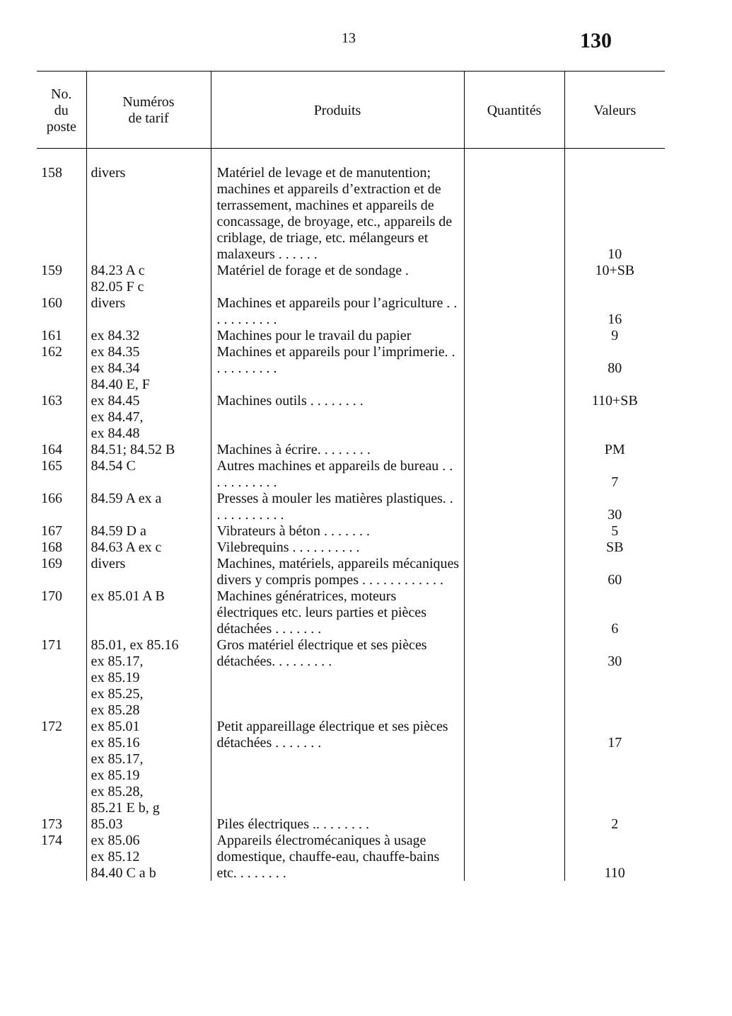13 130
| No. du poste | Numéros de tarif | Produits | Quantités | Valeurs |
| --- | --- | --- | --- | --- |
| 158 | divers | Matériel de levage et de manutention; machines et appareils d’extraction et de terrassement, machines et appareils de concassage, de broyage, etc., appareils de criblage, de triage, etc. mélangeurs et malaxeurs . . . . . . | | 10 |
| 159 | 84.23 A c 82.05 F c | Matériel de forage et de sondage . | | 10+SB |
| 160 | divers | Machines et appareils pour l’agriculture . . . . . . . . . . . | | 16 |
| 161 | ex 84.32 | Machines pour le travail du papier | | 9 |
| 162 | ex 84.35 ex 84.34 84.40 E, F | Machines et appareils pour l’imprimerie. . . . . . . . . . . | | 80 |
| 163 | ex 84.45 ex 84.47, ex 84.48 | Machines outils . . . . . . . . | | 110+SB |
| 164 | 84.51; 84.52 B | Machines à écrire. . . . . . . . | | PM |
| 165 | 84.54 C | Autres machines et appareils de bureau . . . . . . . . . . . | | 7 |
| 166 | 84.59 A ex a | Presses à mouler les matières plastiques. . . . . . . . . . . . | | 30 |
| 167 | 84.59 D a | Vibrateurs à béton . . . . . . . | | 5 |
| 168 | 84.63 A ex c | Vilebrequins . . . . . . . . . . | | SB |
| 169 | divers | Machines, matériels, appareils mécaniques divers y compris pompes . . . . . . . . . . . . | | 60 |
| 170 | ex 85.01 A B | Machines génératrices, moteurs électriques etc. leurs parties et pièces détachées . . . . . . . | | 6 |
| 171 | 85.01, ex 85.16 ex 85.17, ex 85.19 ex 85.25, ex 85.28 | Gros matériel électrique et ses pièces détachées. . . . . . . . . | | 30 |
| 172 | ex 85.01 ex 85.16 ex 85.17, ex 85.19 ex 85.28, 85.21 E b, g | Petit appareillage électrique et ses pièces détachées . . . . . . . | | 17 |
| 173 | 85.03 | Piles électriques .. . . . . . . . | | 2 |
| 174 | ex 85.06 ex 85.12 84.40 C a b | Appareils électromécaniques à usage domestique, chauffe-eau, chauffe-bains etc. . . . . . . . | | 110 |